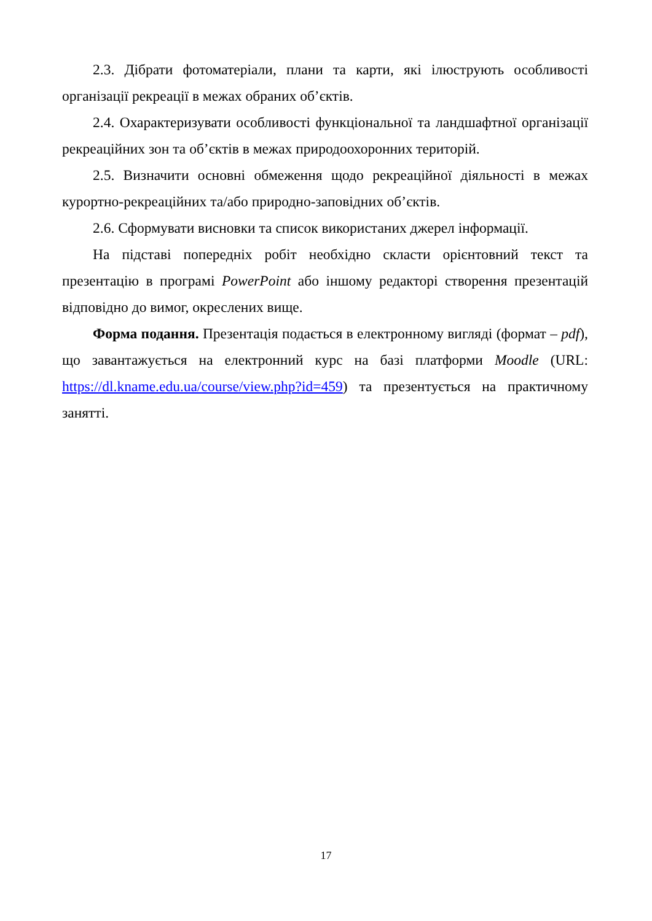2.3. Дібрати фотоматеріали, плани та карти, які ілюструють особливості організації рекреації в межах обраних об’єктів.
2.4. Охарактеризувати особливості функціональної та ландшафтної організації рекреаційних зон та об’єктів в межах природоохоронних територій.
2.5. Визначити основні обмеження щодо рекреаційної діяльності в межах курортно-рекреаційних та/або природно-заповідних об’єктів.
2.6. Сформувати висновки та список використаних джерел інформації.
На підставі попередніх робіт необхідно скласти орієнтовний текст та презентацію в програмі PowerPoint або іншому редакторі створення презентацій відповідно до вимог, окреслених вище.
Форма подання. Презентація подається в електронному вигляді (формат – pdf), що завантажується на електронний курс на базі платформи Moodle (URL: https://dl.kname.edu.ua/course/view.php?id=459) та презентується на практичному занятті.
17